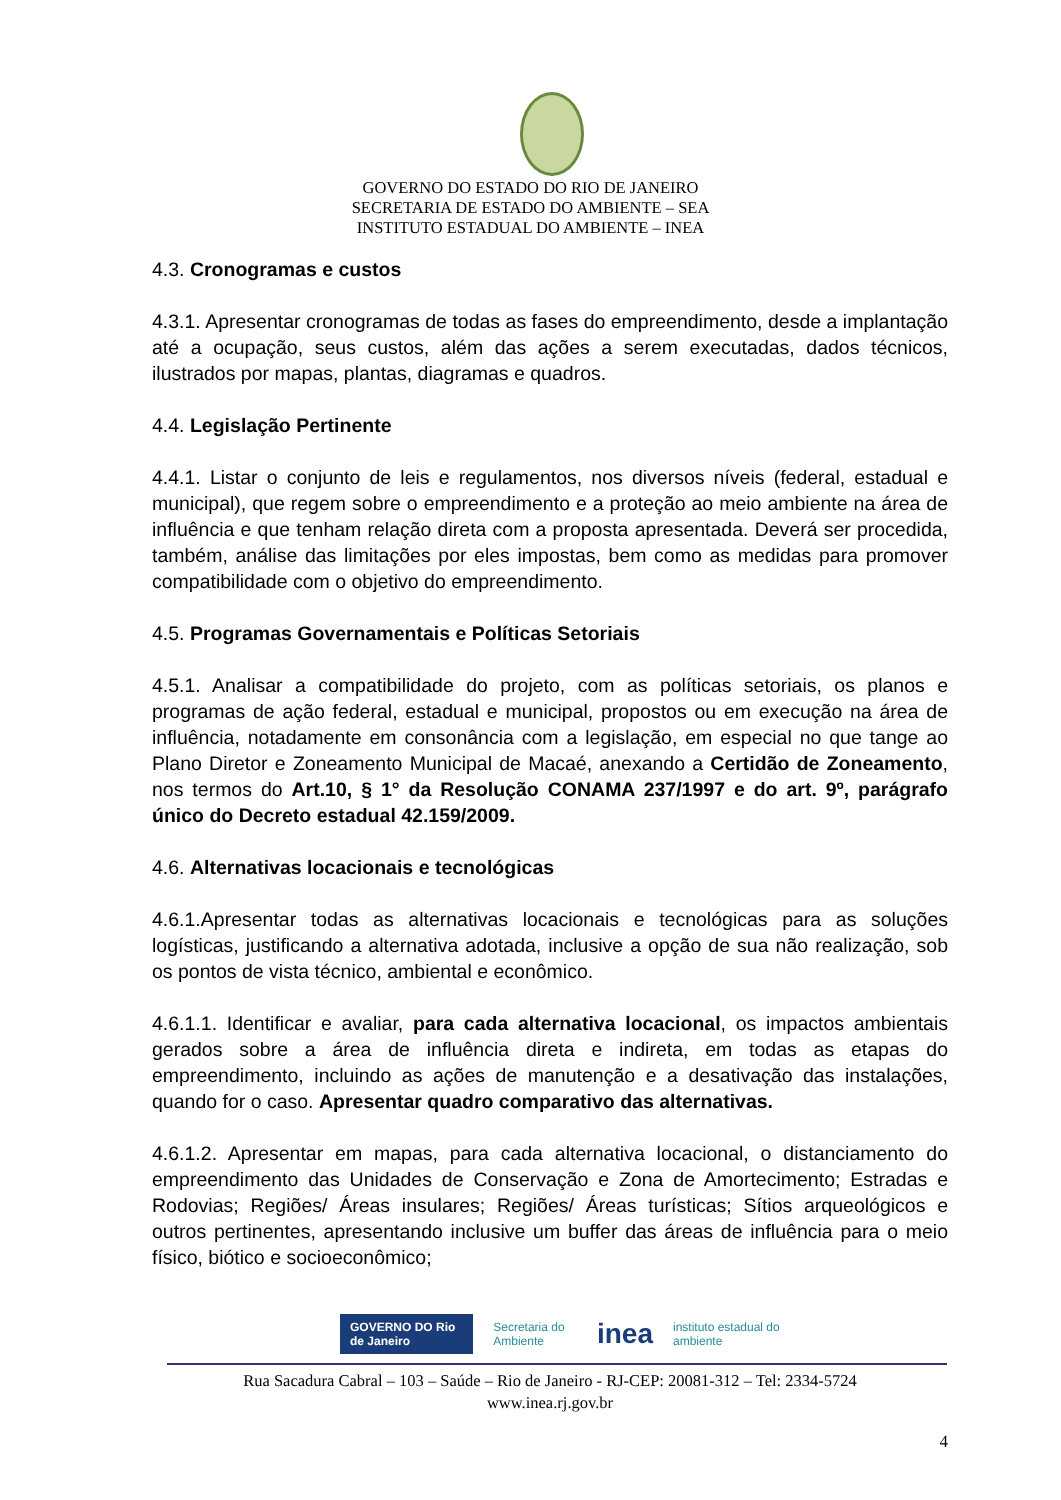GOVERNO DO ESTADO DO RIO DE JANEIRO
SECRETARIA DE ESTADO DO AMBIENTE – SEA
INSTITUTO ESTADUAL DO AMBIENTE – INEA
4.3. Cronogramas e custos
4.3.1. Apresentar cronogramas de todas as fases do empreendimento, desde a implantação até a ocupação, seus custos, além das ações a serem executadas, dados técnicos, ilustrados por mapas, plantas, diagramas e quadros.
4.4. Legislação Pertinente
4.4.1. Listar o conjunto de leis e regulamentos, nos diversos níveis (federal, estadual e municipal), que regem sobre o empreendimento e a proteção ao meio ambiente na área de influência e que tenham relação direta com a proposta apresentada. Deverá ser procedida, também, análise das limitações por eles impostas, bem como as medidas para promover compatibilidade com o objetivo do empreendimento.
4.5. Programas Governamentais e Políticas Setoriais
4.5.1. Analisar a compatibilidade do projeto, com as políticas setoriais, os planos e programas de ação federal, estadual e municipal, propostos ou em execução na área de influência, notadamente em consonância com a legislação, em especial no que tange ao Plano Diretor e Zoneamento Municipal de Macaé, anexando a Certidão de Zoneamento, nos termos do Art.10, § 1° da Resolução CONAMA 237/1997 e do art. 9º, parágrafo único do Decreto estadual 42.159/2009.
4.6. Alternativas locacionais e tecnológicas
4.6.1.Apresentar todas as alternativas locacionais e tecnológicas para as soluções logísticas, justificando a alternativa adotada, inclusive a opção de sua não realização, sob os pontos de vista técnico, ambiental e econômico.
4.6.1.1. Identificar e avaliar, para cada alternativa locacional, os impactos ambientais gerados sobre a área de influência direta e indireta, em todas as etapas do empreendimento, incluindo as ações de manutenção e a desativação das instalações, quando for o caso. Apresentar quadro comparativo das alternativas.
4.6.1.2. Apresentar em mapas, para cada alternativa locacional, o distanciamento do empreendimento das Unidades de Conservação e Zona de Amortecimento; Estradas e Rodovias; Regiões/ Áreas insulares; Regiões/ Áreas turísticas; Sítios arqueológicos e outros pertinentes, apresentando inclusive um buffer das áreas de influência para o meio físico, biótico e socioeconômico;
GOVERNO DO Rio de Janeiro Secretaria do Ambiente inea instituto estadual do ambiente
Rua Sacadura Cabral – 103 – Saúde – Rio de Janeiro - RJ-CEP: 20081-312 – Tel: 2334-5724
www.inea.rj.gov.br
4